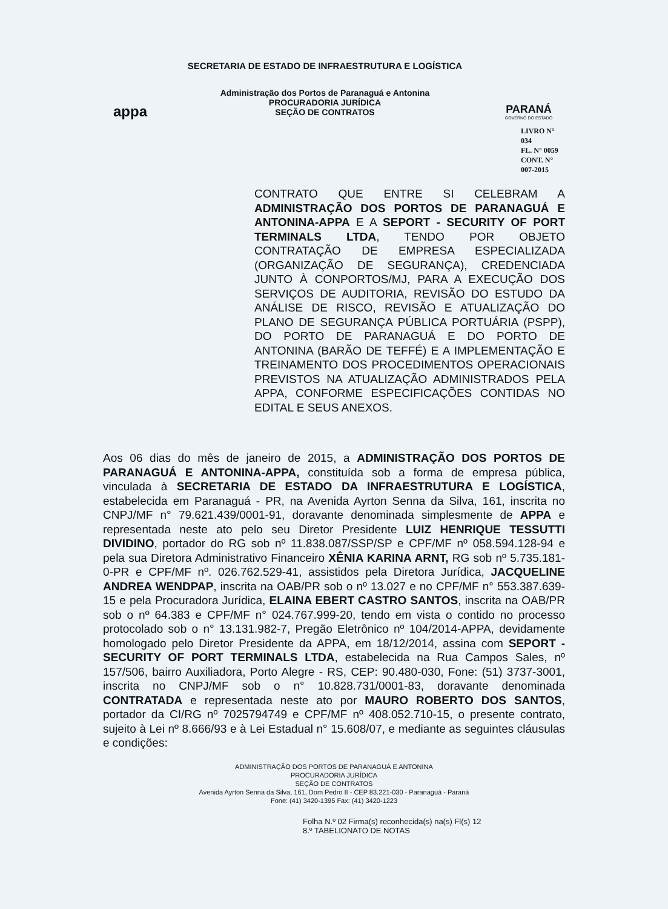appa
SECRETARIA DE ESTADO DE INFRAESTRUTURA E LOGÍSTICA
Administração dos Portos de Paranaguá e Antonina
PROCURADORIA JURÍDICA
SEÇÃO DE CONTRATOS
PARANÁ
GOVERNO DO ESTADO
LIVRO N° 034
FL. N° 0059
CONT. N° 007-2015
CONTRATO QUE ENTRE SI CELEBRAM A ADMINISTRAÇÃO DOS PORTOS DE PARANAGUÁ E ANTONINA-APPA E A SEPORT - SECURITY OF PORT TERMINALS LTDA, TENDO POR OBJETO CONTRATAÇÃO DE EMPRESA ESPECIALIZADA (ORGANIZAÇÃO DE SEGURANÇA), CREDENCIADA JUNTO À CONPORTOS/MJ, PARA A EXECUÇÃO DOS SERVIÇOS DE AUDITORIA, REVISÃO DO ESTUDO DA ANÁLISE DE RISCO, REVISÃO E ATUALIZAÇÃO DO PLANO DE SEGURANÇA PÚBLICA PORTUÁRIA (PSPP), DO PORTO DE PARANAGUÁ E DO PORTO DE ANTONINA (BARÃO DE TEFFÉ) E A IMPLEMENTAÇÃO E TREINAMENTO DOS PROCEDIMENTOS OPERACIONAIS PREVISTOS NA ATUALIZAÇÃO ADMINISTRADOS PELA APPA, CONFORME ESPECIFICAÇÕES CONTIDAS NO EDITAL E SEUS ANEXOS.
Aos 06 dias do mês de janeiro de 2015, a ADMINISTRAÇÃO DOS PORTOS DE PARANAGUÁ E ANTONINA-APPA, constituída sob a forma de empresa pública, vinculada à SECRETARIA DE ESTADO DA INFRAESTRUTURA E LOGÍSTICA, estabelecida em Paranaguá - PR, na Avenida Ayrton Senna da Silva, 161, inscrita no CNPJ/MF n° 79.621.439/0001-91, doravante denominada simplesmente de APPA e representada neste ato pelo seu Diretor Presidente LUIZ HENRIQUE TESSUTTI DIVIDINO, portador do RG sob nº 11.838.087/SSP/SP e CPF/MF nº 058.594.128-94 e pela sua Diretora Administrativo Financeiro XÊNIA KARINA ARNT, RG sob nº 5.735.181-0-PR e CPF/MF nº. 026.762.529-41, assistidos pela Diretora Jurídica, JACQUELINE ANDREA WENDPAP, inscrita na OAB/PR sob o nº 13.027 e no CPF/MF n° 553.387.639-15 e pela Procuradora Jurídica, ELAINA EBERT CASTRO SANTOS, inscrita na OAB/PR sob o nº 64.383 e CPF/MF n° 024.767.999-20, tendo em vista o contido no processo protocolado sob o n° 13.131.982-7, Pregão Eletrônico nº 104/2014-APPA, devidamente homologado pelo Diretor Presidente da APPA, em 18/12/2014, assina com SEPORT - SECURITY OF PORT TERMINALS LTDA, estabelecida na Rua Campos Sales, nº 157/506, bairro Auxiliadora, Porto Alegre - RS, CEP: 90.480-030, Fone: (51) 3737-3001, inscrita no CNPJ/MF sob o n° 10.828.731/0001-83, doravante denominada CONTRATADA e representada neste ato por MAURO ROBERTO DOS SANTOS, portador da CI/RG nº 7025794749 e CPF/MF nº 408.052.710-15, o presente contrato, sujeito à Lei nº 8.666/93 e à Lei Estadual n° 15.608/07, e mediante as seguintes cláusulas e condições:
ADMINISTRAÇÃO DOS PORTOS DE PARANAGUÁ E ANTONINA
PROCURADORIA JURÍDICA
SEÇÃO DE CONTRATOS
Avenida Ayrton Senna da Silva, 161, Dom Pedro II - CEP 83.221-030 - Paranaguá - Paraná
Fone: (41) 3420-1395 Fax: (41) 3420-1223
Folha N.º 02 Firma(s) reconhecida(s) na(s) Fl(s) 12
8.º TABELIONATO DE NOTAS